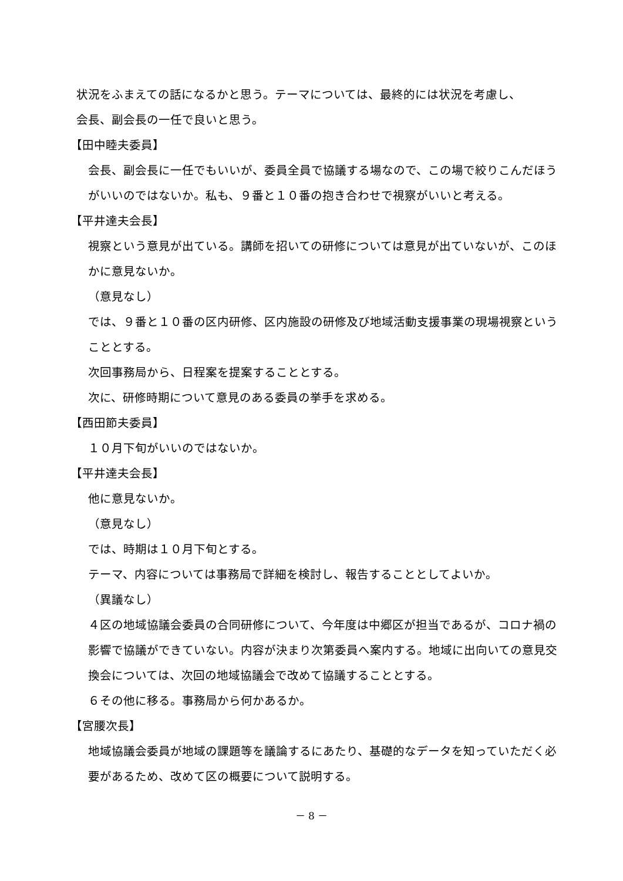状況をふまえての話になるかと思う。テーマについては、最終的には状況を考慮し、
会長、副会長の一任で良いと思う。
【田中睦夫委員】
会長、副会長に一任でもいいが、委員全員で協議する場なので、この場で絞りこんだほうがいいのではないか。私も、９番と１０番の抱き合わせで視察がいいと考える。
【平井達夫会長】
視察という意見が出ている。講師を招いての研修については意見が出ていないが、このほかに意見ないか。
（意見なし）
では、９番と１０番の区内研修、区内施設の研修及び地域活動支援事業の現場視察ということとする。
次回事務局から、日程案を提案することとする。
次に、研修時期について意見のある委員の挙手を求める。
【西田節夫委員】
１０月下旬がいいのではないか。
【平井達夫会長】
他に意見ないか。
（意見なし）
では、時期は１０月下旬とする。
テーマ、内容については事務局で詳細を検討し、報告することとしてよいか。
（異議なし）
４区の地域協議会委員の合同研修について、今年度は中郷区が担当であるが、コロナ禍の影響で協議ができていない。内容が決まり次第委員へ案内する。地域に出向いての意見交換会については、次回の地域協議会で改めて協議することとする。
６その他に移る。事務局から何かあるか。
【宮腰次長】
地域協議会委員が地域の課題等を議論するにあたり、基礎的なデータを知っていただく必要があるため、改めて区の概要について説明する。
－ 8 －